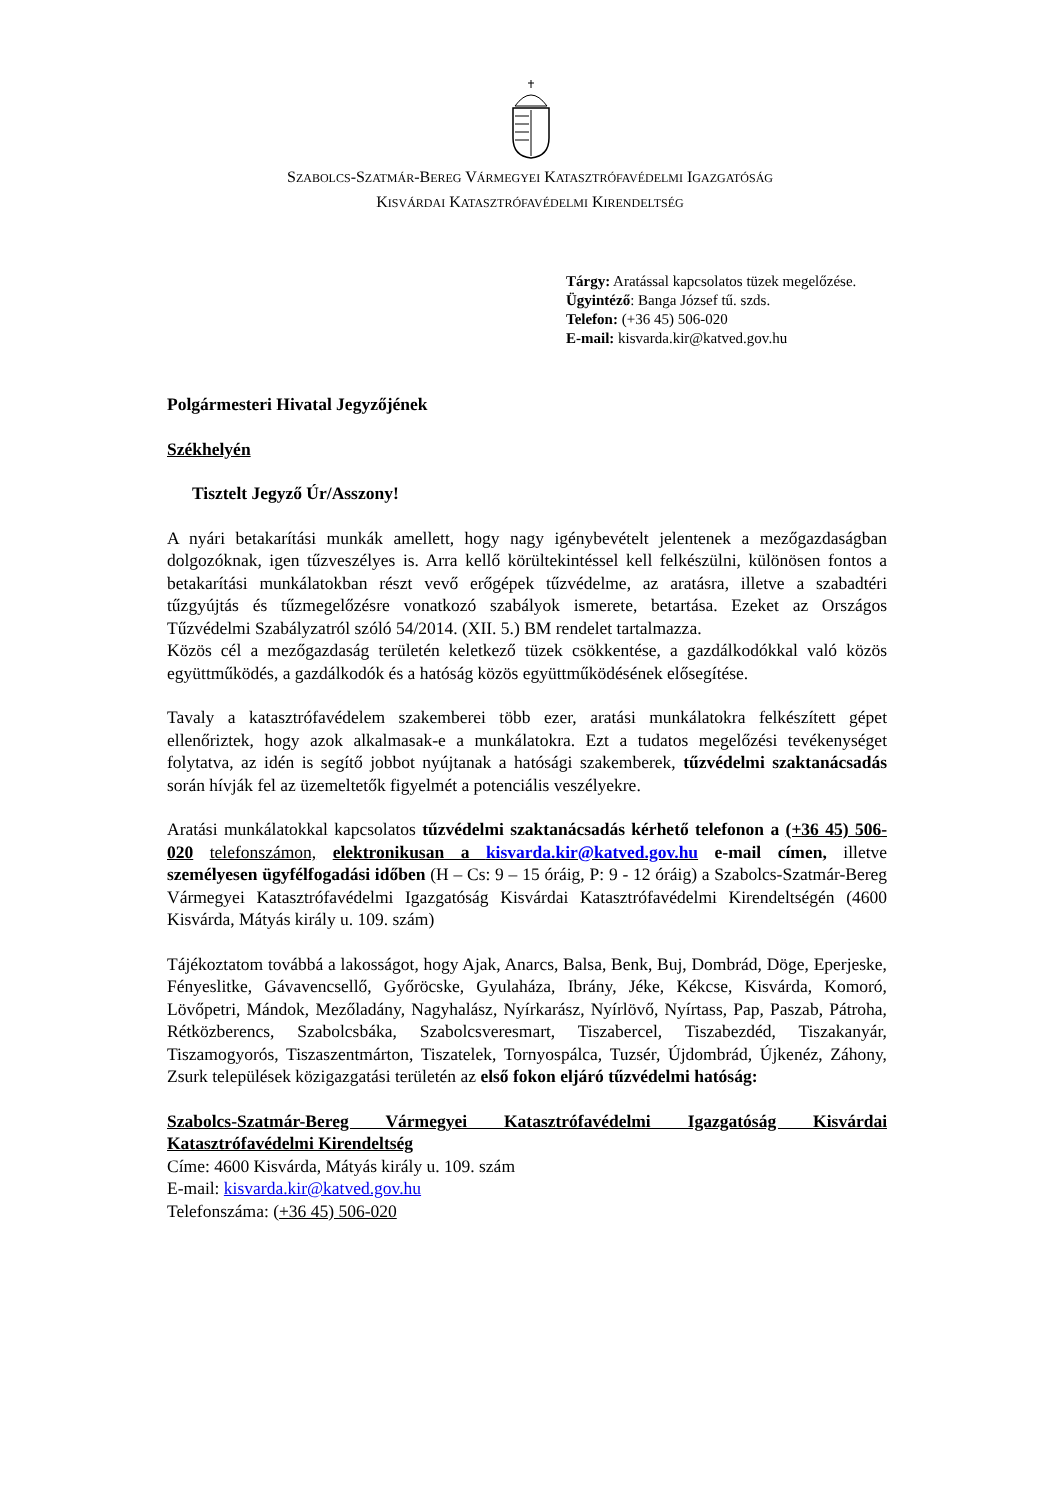SZABOLCS-SZATMÁR-BEREG VÁRMEGYEI KATASZTRÓFAVÉDELMI IGAZGATÓSÁG
KISVÁRDAI KATASZTRÓFAVÉDELMI KIRENDELTSÉG
Tárgy: Aratással kapcsolatos tüzek megelőzése.
Ügyintéző: Banga József tű. szds.
Telefon: (+36 45) 506-020
E-mail: kisvarda.kir@katved.gov.hu
Polgármesteri Hivatal Jegyzőjének
Székhelyén
Tisztelt Jegyző Úr/Asszony!
A nyári betakarítási munkák amellett, hogy nagy igénybevételt jelentenek a mezőgazdaságban dolgozóknak, igen tűzveszélyes is. Arra kellő körültekintéssel kell felkészülni, különösen fontos a betakarítási munkálatokban részt vevő erőgépek tűzvédelme, az aratásra, illetve a szabadtéri tűzgyújtás és tűzmegelőzésre vonatkozó szabályok ismerete, betartása. Ezeket az Országos Tűzvédelmi Szabályzatról szóló 54/2014. (XII. 5.) BM rendelet tartalmazza.
Közös cél a mezőgazdaság területén keletkező tüzek csökkentése, a gazdálkodókkal való közös együttműködés, a gazdálkodók és a hatóság közös együttműködésének elősegítése.
Tavaly a katasztrófavédelem szakemberei több ezer, aratási munkálatokra felkészített gépet ellenőriztek, hogy azok alkalmasak-e a munkálatokra. Ezt a tudatos megelőzési tevékenységet folytatva, az idén is segítő jobbot nyújtanak a hatósági szakemberek, tűzvédelmi szaktanácsadás során hívják fel az üzemeltetők figyelmét a potenciális veszélyekre.
Aratási munkálatokkal kapcsolatos tűzvédelmi szaktanácsadás kérhető telefonon a (+36 45) 506-020 telefonszámon, elektronikusan a kisvarda.kir@katved.gov.hu e-mail címen, illetve személyesen ügyfélfogadási időben (H – Cs: 9 – 15 óráig, P: 9 - 12 óráig) a Szabolcs-Szatmár-Bereg Vármegyei Katasztrófavédelmi Igazgatóság Kisvárdai Katasztrófavédelmi Kirendeltségén (4600 Kisvárda, Mátyás király u. 109. szám)
Tájékoztatom továbbá a lakosságot, hogy Ajak, Anarcs, Balsa, Benk, Buj, Dombrád, Döge, Eperjeske, Fényeslitke, Gávavencsellő, Győröcske, Gyulaháza, Ibrány, Jéke, Kékcse, Kisvárda, Komoró, Lövőpetri, Mándok, Mezőladány, Nagyhalász, Nyírkarász, Nyírlövő, Nyírtass, Pap, Paszab, Pátroha, Rétközberencs, Szabolcsbáka, Szabolcsveresmart, Tiszabercel, Tiszabezdéd, Tiszakanyár, Tiszamogyorós, Tiszaszentmárton, Tiszatelek, Tornyospálca, Tuzsér, Újdombrád, Újkenéz, Záhony, Zsurk települések közigazgatási területén az első fokon eljáró tűzvédelmi hatóság:
Szabolcs-Szatmár-Bereg Vármegyei Katasztrófavédelmi Igazgatóság Kisvárdai Katasztrófavédelmi Kirendeltség
Címe: 4600 Kisvárda, Mátyás király u. 109. szám
E-mail: kisvarda.kir@katved.gov.hu
Telefonszáma: (+36 45) 506-020